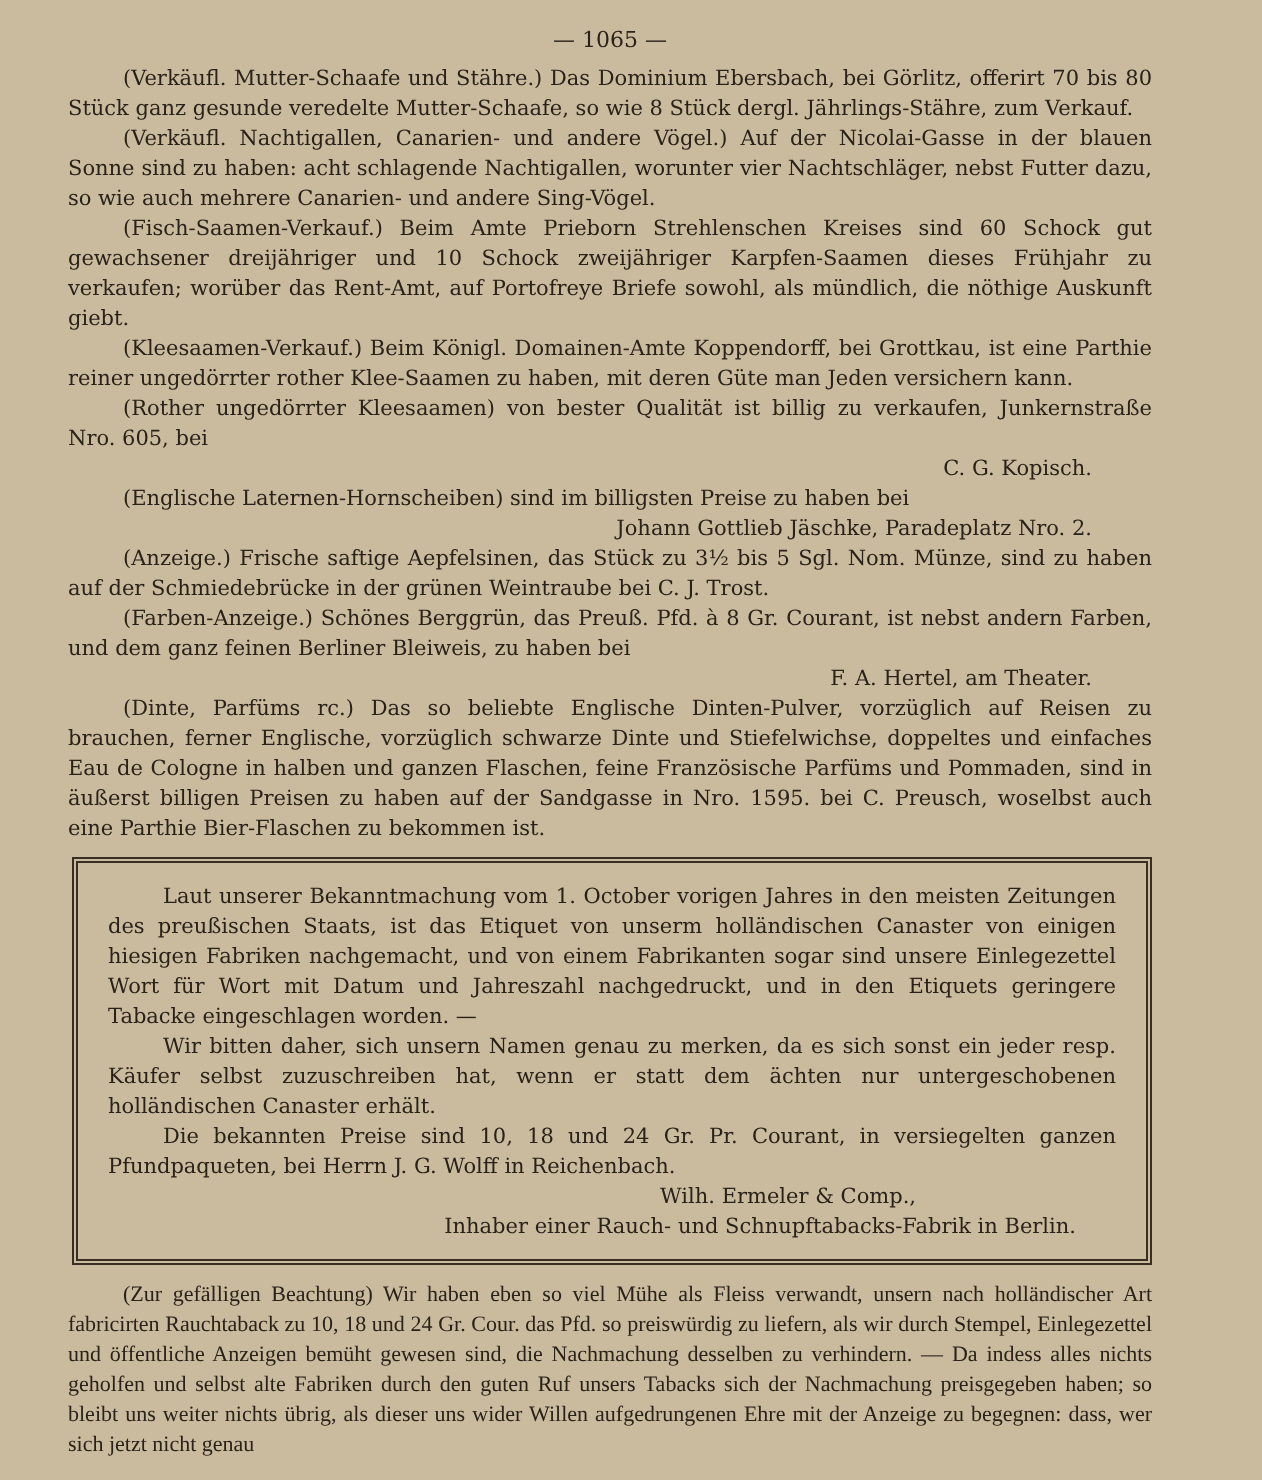— 1065 —
(Verkäufl. Mutter-Schaafe und Stähre.) Das Dominium Ebersbach, bei Görlitz, offerirt 70 bis 80 Stück ganz gesunde veredelte Mutter-Schaafe, so wie 8 Stück dergl. Jährlings-Stähre, zum Verkauf.
(Verkäufl. Nachtigallen, Canarien- und andere Vögel.) Auf der Nicolai-Gasse in der blauen Sonne sind zu haben: acht schlagende Nachtigallen, worunter vier Nachtschläger, nebst Futter dazu, so wie auch mehrere Canarien- und andere Sing-Vögel.
(Fisch-Saamen-Verkauf.) Beim Amte Prieborn Strehlenschen Kreises sind 60 Schock gut gewachsener dreijähriger und 10 Schock zweijähriger Karpfen-Saamen dieses Frühjahr zu verkaufen; worüber das Rent-Amt, auf Portofreye Briefe sowohl, als mündlich, die nöthige Auskunft giebt.
(Kleesaamen-Verkauf.) Beim Königl. Domainen-Amte Koppendorff, bei Grottkau, ist eine Parthie reiner ungedörrter rother Klee-Saamen zu haben, mit deren Güte man Jeden versichern kann.
(Rother ungedörrter Kleesaamen) von bester Qualität ist billig zu verkaufen, Junkernstraße Nro. 605, bei
C. G. Kopisch.
(Englische Laternen-Hornscheiben) sind im billigsten Preise zu haben bei
Johann Gottlieb Jäschke, Paradeplatz Nro. 2.
(Anzeige.) Frische saftige Aepfelsinen, das Stück zu 3½ bis 5 Sgl. Nom. Münze, sind zu haben auf der Schmiedebrücke in der grünen Weintraube bei C. J. Trost.
(Farben-Anzeige.) Schönes Berggrün, das Preuß. Pfd. à 8 Gr. Courant, ist nebst andern Farben, und dem ganz feinen Berliner Bleiweis, zu haben bei
F. A. Hertel, am Theater.
(Dinte, Parfüms rc.) Das so beliebte Englische Dinten-Pulver, vorzüglich auf Reisen zu brauchen, ferner Englische, vorzüglich schwarze Dinte und Stiefelwichse, doppeltes und einfaches Eau de Cologne in halben und ganzen Flaschen, feine Französische Parfüms und Pommaden, sind in äußerst billigen Preisen zu haben auf der Sandgasse in Nro. 1595. bei C. Preusch, woselbst auch eine Parthie Bier-Flaschen zu bekommen ist.
Laut unserer Bekanntmachung vom 1. October vorigen Jahres in den meisten Zeitungen des preußischen Staats, ist das Etiquet von unserm holländischen Canaster von einigen hiesigen Fabriken nachgemacht, und von einem Fabrikanten sogar sind unsere Einlegezettel Wort für Wort mit Datum und Jahreszahl nachgedruckt, und in den Etiquets geringere Tabacke eingeschlagen worden. —
Wir bitten daher, sich unsern Namen genau zu merken, da es sich sonst ein jeder resp. Käufer selbst zuzuschreiben hat, wenn er statt dem ächten nur untergeschobenen holländischen Canaster erhält.
Die bekannten Preise sind 10, 18 und 24 Gr. Pr. Courant, in versiegelten ganzen Pfundpaqueten, bei Herrn J. G. Wolff in Reichenbach.
Wilh. Ermeler & Comp.,
Inhaber einer Rauch- und Schnupftabacks-Fabrik in Berlin.
(Zur gefälligen Beachtung) Wir haben eben so viel Mühe als Fleiss verwandt, unsern nach holländischer Art fabricirten Rauchtaback zu 10, 18 und 24 Gr. Cour. das Pfd. so preiswürdig zu liefern, als wir durch Stempel, Einlegezettel und öffentliche Anzeigen bemüht gewesen sind, die Nachmachung desselben zu verhindern. — Da indess alles nichts geholfen und selbst alte Fabriken durch den guten Ruf unsers Tabacks sich der Nachmachung preisgegeben haben; so bleibt uns weiter nichts übrig, als dieser uns wider Willen aufgedrungenen Ehre mit der Anzeige zu begegnen: dass, wer sich jetzt nicht genau